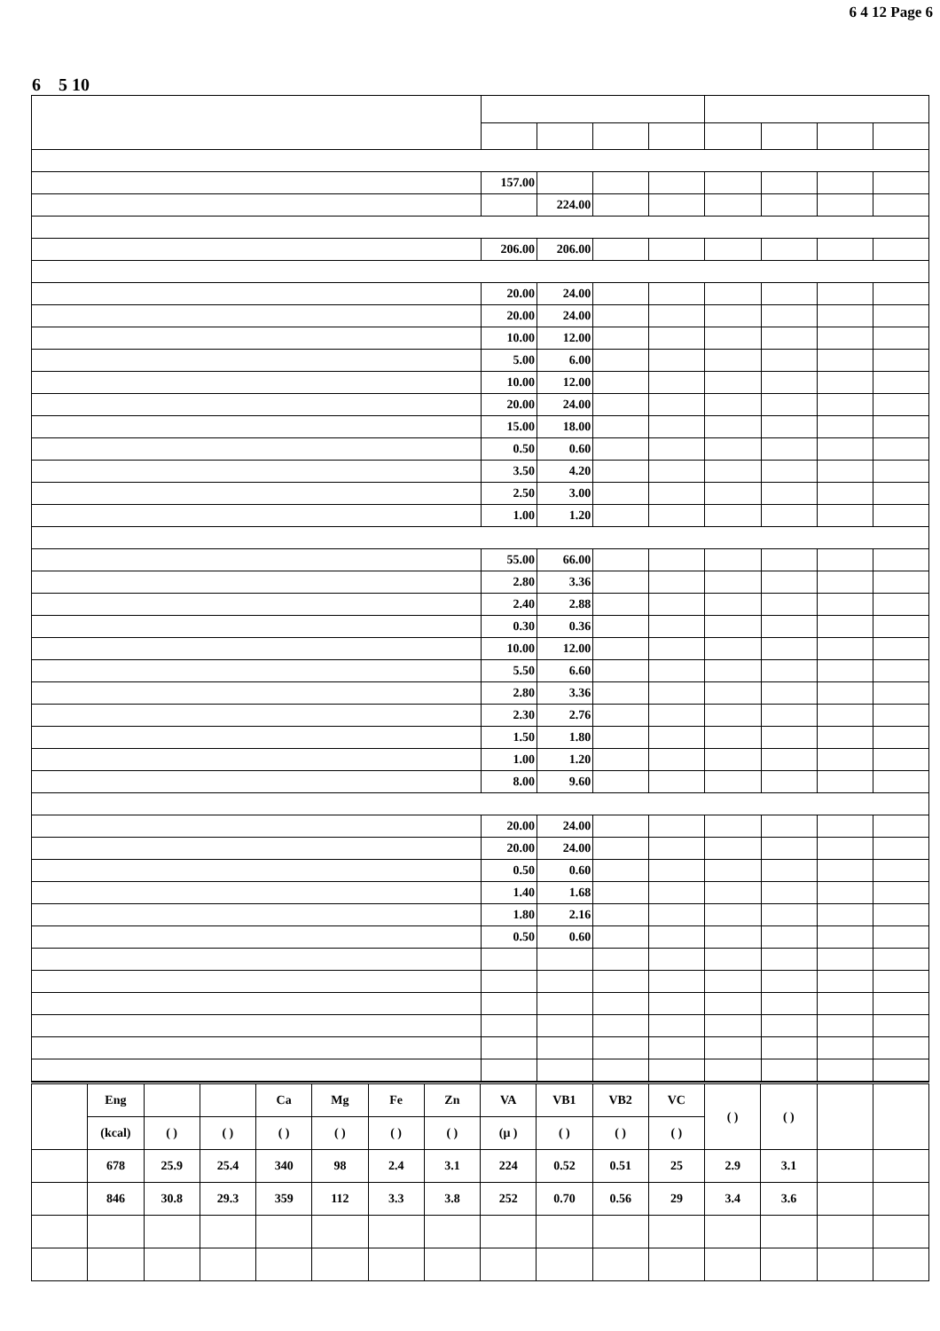6 4 12 Page 6
6 5 10
| | 157.00 | | | | | | | |
| | | 224.00 | | | | | | |
| | 206.00 | 206.00 | | | | | | |
| | 20.00 | 24.00 | | | | | | |
| | 20.00 | 24.00 | | | | | | |
| | 10.00 | 12.00 | | | | | | |
| | 5.00 | 6.00 | | | | | | |
| | 10.00 | 12.00 | | | | | | |
| | 20.00 | 24.00 | | | | | | |
| | 15.00 | 18.00 | | | | | | |
| | 0.50 | 0.60 | | | | | | |
| | 3.50 | 4.20 | | | | | | |
| | 2.50 | 3.00 | | | | | | |
| | 1.00 | 1.20 | | | | | | |
| | 55.00 | 66.00 | | | | | | |
| | 2.80 | 3.36 | | | | | | |
| | 2.40 | 2.88 | | | | | | |
| | 0.30 | 0.36 | | | | | | |
| | 10.00 | 12.00 | | | | | | |
| | 5.50 | 6.60 | | | | | | |
| | 2.80 | 3.36 | | | | | | |
| | 2.30 | 2.76 | | | | | | |
| | 1.50 | 1.80 | | | | | | |
| | 1.00 | 1.20 | | | | | | |
| | 8.00 | 9.60 | | | | | | |
| | 20.00 | 24.00 | | | | | | |
| | 20.00 | 24.00 | | | | | | |
| | 0.50 | 0.60 | | | | | | |
| | 1.40 | 1.68 | | | | | | |
| | 1.80 | 2.16 | | | | | | |
| | 0.50 | 0.60 | | | | | | |
| | Eng | | | Ca | Mg | Fe | Zn | VA | VB1 | VB2 | VC | ( ) | ( ) | | |
| | (kcal) | ( ) | ( ) | ( ) | ( ) | ( ) | ( ) | (μ ) | ( ) | ( ) | ( ) | | | | |
| | 678 | 25.9 | 25.4 | 340 | 98 | 2.4 | 3.1 | 224 | 0.52 | 0.51 | 25 | 2.9 | 3.1 | | |
| | 846 | 30.8 | 29.3 | 359 | 112 | 3.3 | 3.8 | 252 | 0.70 | 0.56 | 29 | 3.4 | 3.6 | | |